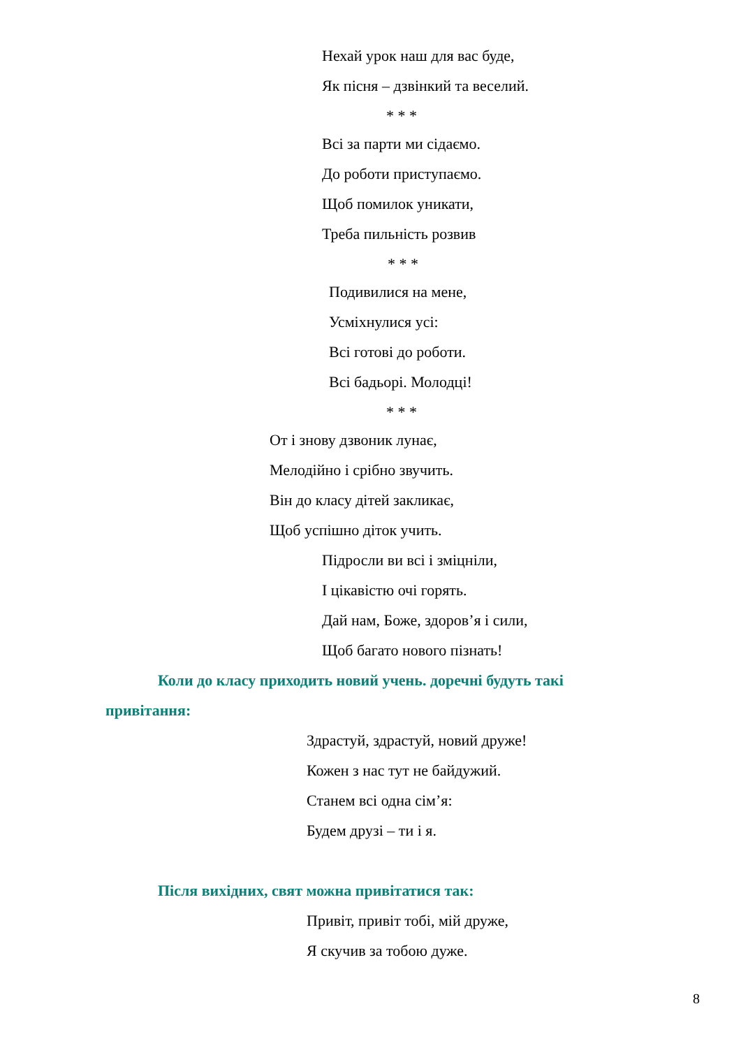Нехай урок наш для вас буде,
Як пісня – дзвінкий та веселий.
* * *
Всі за парти ми сідаємо.
До роботи приступаємо.
Щоб помилок уникати,
Треба пильність розвив
* * *
Подивилися на мене,
Усміхнулися усі:
Всі готові до роботи.
Всі бадьорі. Молодці!
* * *
От і знову дзвоник лунає,
Мелодійно і срібно звучить.
Він до класу дітей закликає,
Щоб успішно діток учить.
Підросли ви всі і зміцніли,
І цікавістю очі горять.
Дай нам, Боже, здоров’я і сили,
Щоб багато нового пізнать!
Коли до класу приходить новий учень. доречні будуть такі
привітання:
Здрастуй, здрастуй, новий друже!
Кожен з нас тут не байдужий.
Станем всі одна сім’я:
Будем друзі – ти і я.
Після вихідних, свят можна привітатися так:
Привіт, привіт тобі, мій друже,
Я скучив за тобою дуже.
8